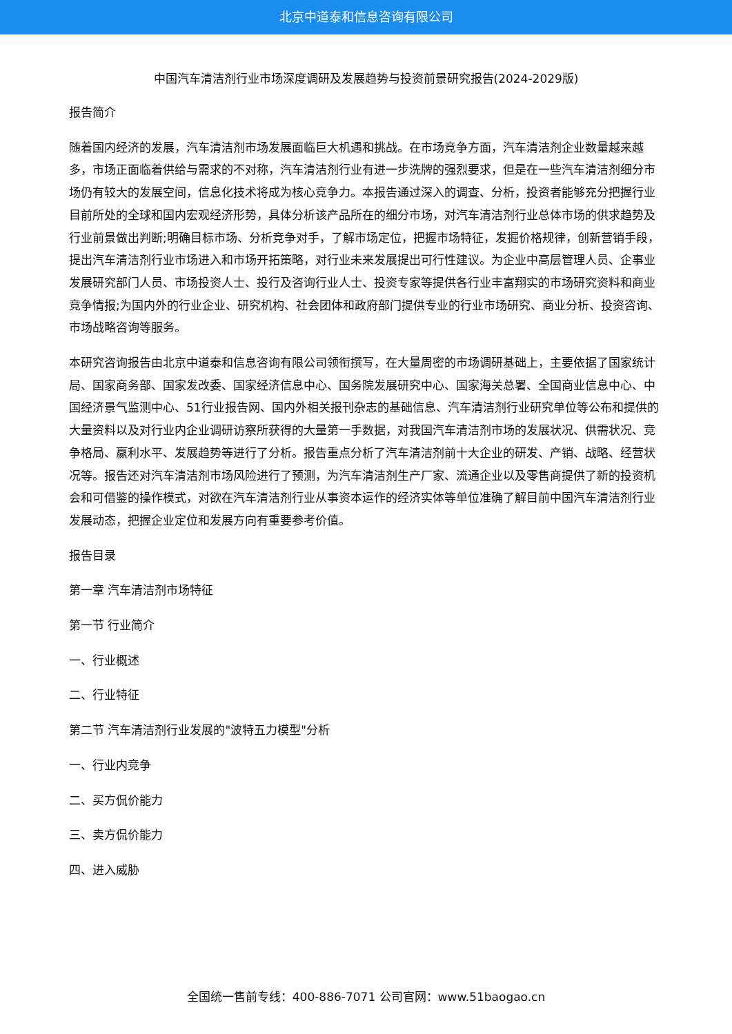北京中道泰和信息咨询有限公司
中国汽车清洁剂行业市场深度调研及发展趋势与投资前景研究报告(2024-2029版)
报告简介
随着国内经济的发展，汽车清洁剂市场发展面临巨大机遇和挑战。在市场竞争方面，汽车清洁剂企业数量越来越多，市场正面临着供给与需求的不对称，汽车清洁剂行业有进一步洗牌的强烈要求，但是在一些汽车清洁剂细分市场仍有较大的发展空间，信息化技术将成为核心竞争力。本报告通过深入的调查、分析，投资者能够充分把握行业目前所处的全球和国内宏观经济形势，具体分析该产品所在的细分市场，对汽车清洁剂行业总体市场的供求趋势及行业前景做出判断;明确目标市场、分析竞争对手，了解市场定位，把握市场特征，发掘价格规律，创新营销手段，提出汽车清洁剂行业市场进入和市场开拓策略，对行业未来发展提出可行性建议。为企业中高层管理人员、企事业发展研究部门人员、市场投资人士、投行及咨询行业人士、投资专家等提供各行业丰富翔实的市场研究资料和商业竞争情报;为国内外的行业企业、研究机构、社会团体和政府部门提供专业的行业市场研究、商业分析、投资咨询、市场战略咨询等服务。
本研究咨询报告由北京中道泰和信息咨询有限公司领衔撰写，在大量周密的市场调研基础上，主要依据了国家统计局、国家商务部、国家发改委、国家经济信息中心、国务院发展研究中心、国家海关总署、全国商业信息中心、中国经济景气监测中心、51行业报告网、国内外相关报刊杂志的基础信息、汽车清洁剂行业研究单位等公布和提供的大量资料以及对行业内企业调研访察所获得的大量第一手数据，对我国汽车清洁剂市场的发展状况、供需状况、竞争格局、赢利水平、发展趋势等进行了分析。报告重点分析了汽车清洁剂前十大企业的研发、产销、战略、经营状况等。报告还对汽车清洁剂市场风险进行了预测，为汽车清洁剂生产厂家、流通企业以及零售商提供了新的投资机会和可借鉴的操作模式，对欲在汽车清洁剂行业从事资本运作的经济实体等单位准确了解目前中国汽车清洁剂行业发展动态，把握企业定位和发展方向有重要参考价值。
报告目录
第一章 汽车清洁剂市场特征
第一节 行业简介
一、行业概述
二、行业特征
第二节 汽车清洁剂行业发展的"波特五力模型"分析
一、行业内竞争
二、买方侃价能力
三、卖方侃价能力
四、进入威胁
全国统一售前专线：400-886-7071 公司官网：www.51baogao.cn